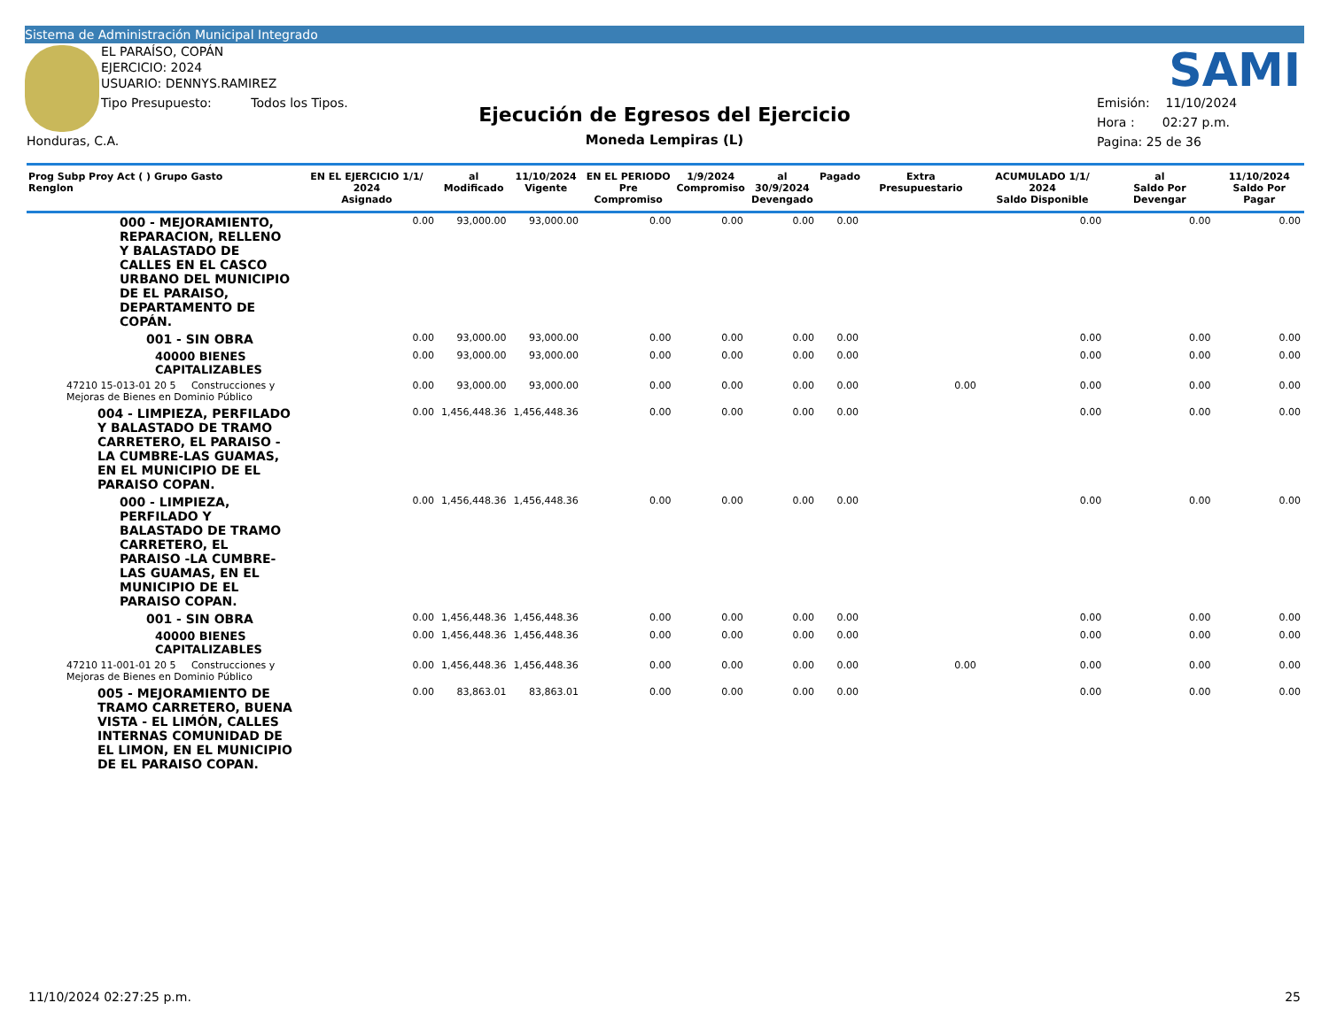Sistema de Administración Municipal Integrado
EL PARAÍSO, COPÁN
EJERCICIO: 2024
USUARIO: DENNYS.RAMIREZ
Tipo Presupuesto: Todos los Tipos.
Honduras, C.A.
Ejecución de Egresos del Ejercicio
Moneda Lempiras (L)
SAMI
Emisión: 11/10/2024
Hora : 02:27 p.m.
Pagina: 25 de 36
| Prog Subp Proy Act ( ) Grupo Gasto Renglon | EN EL EJERCICIO 1/1/ 2024 Asignado | al Modificado | 11/10/2024 Vigente | EN EL PERIODO Pre Compromiso | 1/9/2024 Compromiso | al 30/9/2024 Devengado | Pagado | Extra Presupuestario | ACUMULADO 1/1/ 2024 Saldo Disponible | al Saldo Por Devengar | 11/10/2024 Saldo Por Pagar |
| --- | --- | --- | --- | --- | --- | --- | --- | --- | --- | --- | --- |
| 000 - MEJORAMIENTO, REPARACION, RELLENO Y BALASTADO DE CALLES EN EL CASCO URBANO DEL MUNICIPIO DE EL PARAISO, DEPARTAMENTO DE COPÁN. | 0.00 | 93,000.00 | 93,000.00 | 0.00 | 0.00 | 0.00 | 0.00 | | 0.00 | 0.00 | 0.00 |
| 001 - SIN OBRA | 0.00 | 93,000.00 | 93,000.00 | 0.00 | 0.00 | 0.00 | 0.00 | | 0.00 | 0.00 | 0.00 |
| 40000 BIENES CAPITALIZABLES | 0.00 | 93,000.00 | 93,000.00 | 0.00 | 0.00 | 0.00 | 0.00 | | 0.00 | 0.00 | 0.00 |
| 47210 15-013-01 20 5 Construcciones y Mejoras de Bienes en Dominio Público | 0.00 | 93,000.00 | 93,000.00 | 0.00 | 0.00 | 0.00 | 0.00 | 0.00 | 0.00 | 0.00 | 0.00 |
| 004 - LIMPIEZA, PERFILADO Y BALASTADO DE TRAMO CARRETERO, EL PARAISO -LA CUMBRE-LAS GUAMAS, EN EL MUNICIPIO DE EL PARAISO COPAN. | 0.00 | 1,456,448.36 | 1,456,448.36 | 0.00 | 0.00 | 0.00 | 0.00 | | 0.00 | 0.00 | 0.00 |
| 000 - LIMPIEZA, PERFILADO Y BALASTADO DE TRAMO CARRETERO, EL PARAISO -LA CUMBRE-LAS GUAMAS, EN EL MUNICIPIO DE EL PARAISO COPAN. | 0.00 | 1,456,448.36 | 1,456,448.36 | 0.00 | 0.00 | 0.00 | 0.00 | | 0.00 | 0.00 | 0.00 |
| 001 - SIN OBRA | 0.00 | 1,456,448.36 | 1,456,448.36 | 0.00 | 0.00 | 0.00 | 0.00 | | 0.00 | 0.00 | 0.00 |
| 40000 BIENES CAPITALIZABLES | 0.00 | 1,456,448.36 | 1,456,448.36 | 0.00 | 0.00 | 0.00 | 0.00 | | 0.00 | 0.00 | 0.00 |
| 47210 11-001-01 20 5 Construcciones y Mejoras de Bienes en Dominio Público | 0.00 | 1,456,448.36 | 1,456,448.36 | 0.00 | 0.00 | 0.00 | 0.00 | 0.00 | 0.00 | 0.00 | 0.00 |
| 005 - MEJORAMIENTO DE TRAMO CARRETERO, BUENA VISTA - EL LIMÓN, CALLES INTERNAS COMUNIDAD DE EL LIMON, EN EL MUNICIPIO DE EL PARAISO COPAN. | 0.00 | 83,863.01 | 83,863.01 | 0.00 | 0.00 | 0.00 | 0.00 | | 0.00 | 0.00 | 0.00 |
11/10/2024 02:27:25 p.m. 25